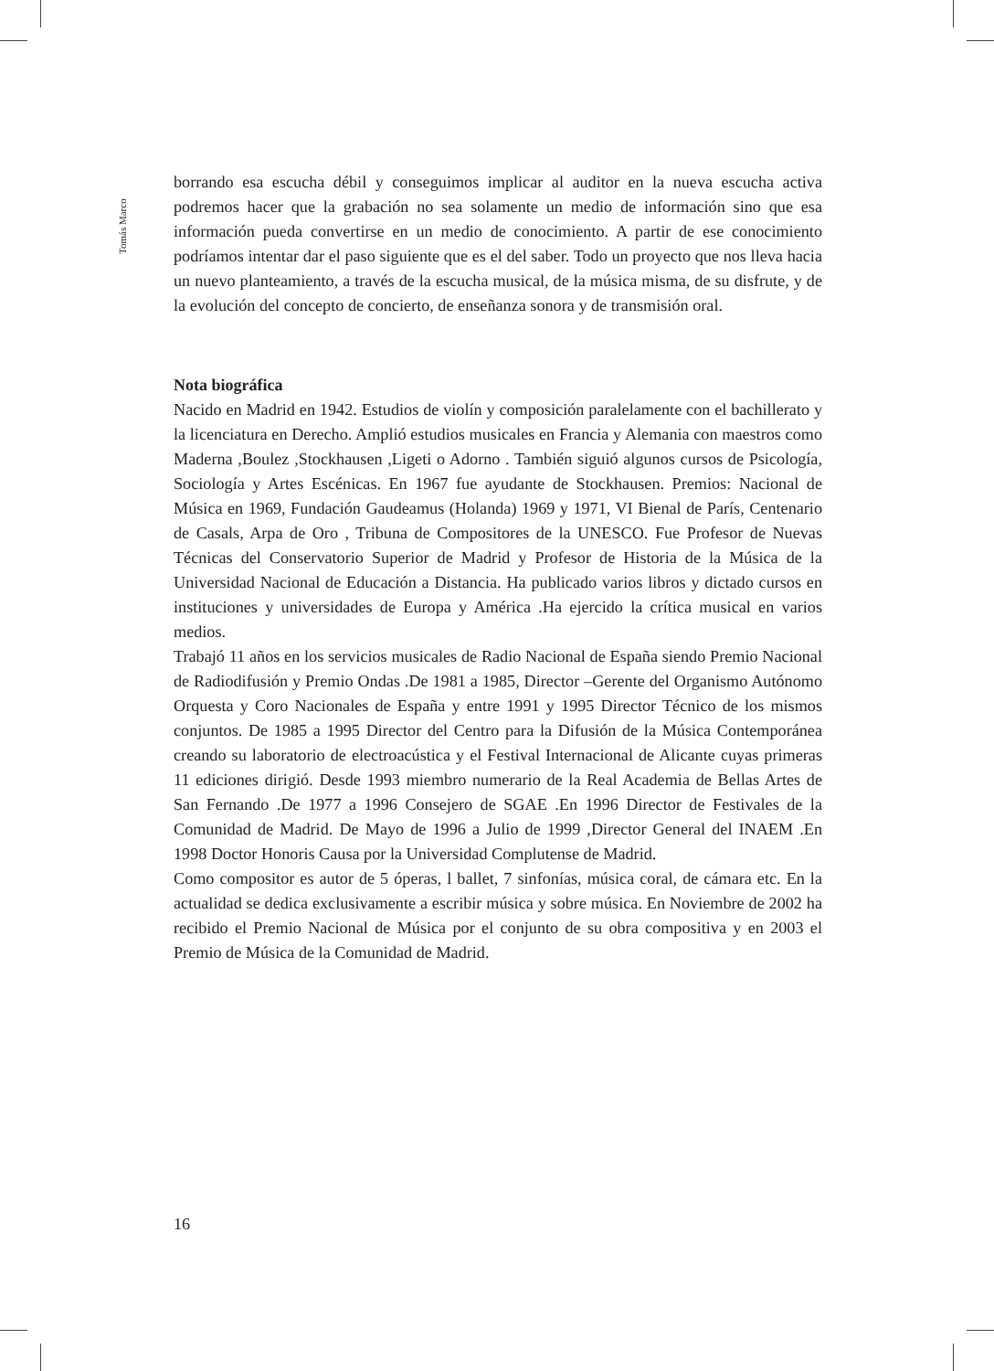Tomás Marco
borrando esa escucha débil y conseguimos implicar al auditor en la nueva escucha activa podremos hacer que la grabación no sea solamente un medio de información sino que esa información pueda convertirse en un medio de conocimiento. A partir de ese conocimiento podríamos intentar dar el paso siguiente que es el del saber. Todo un proyecto que nos lleva hacia un nuevo planteamiento, a través de la escucha musical, de la música misma, de su disfrute, y de la evolución del concepto de concierto, de enseñanza sonora y de transmisión oral.
Nota biográfica
Nacido en Madrid en 1942. Estudios de violín y composición paralelamente con el bachillerato y la licenciatura en Derecho. Amplió estudios musicales en Francia y Alemania con maestros como Maderna ,Boulez ,Stockhausen ,Ligeti o Adorno . También siguió algunos cursos de Psicología, Sociología y Artes Escénicas. En 1967 fue ayudante de Stockhausen. Premios: Nacional de Música en 1969, Fundación Gaudeamus (Holanda) 1969 y 1971, VI Bienal de París, Centenario de Casals, Arpa de Oro , Tribuna de Compositores de la UNESCO. Fue Profesor de Nuevas Técnicas del Conservatorio Superior de Madrid y Profesor de Historia de la Música de la Universidad Nacional de Educación a Distancia. Ha publicado varios libros y dictado cursos en instituciones y universidades de Europa y América .Ha ejercido la crítica musical en varios medios.
Trabajó 11 años en los servicios musicales de Radio Nacional de España siendo Premio Nacional de Radiodifusión y Premio Ondas .De 1981 a 1985, Director –Gerente del Organismo Autónomo Orquesta y Coro Nacionales de España y entre 1991 y 1995 Director Técnico de los mismos conjuntos. De 1985 a 1995 Director del Centro para la Difusión de la Música Contemporánea creando su laboratorio de electroacústica y el Festival Internacional de Alicante cuyas primeras 11 ediciones dirigió. Desde 1993 miembro numerario de la Real Academia de Bellas Artes de San Fernando .De 1977 a 1996 Consejero de SGAE .En 1996 Director de Festivales de la Comunidad de Madrid. De Mayo de 1996 a Julio de 1999 ,Director General del INAEM .En 1998 Doctor Honoris Causa por la Universidad Complutense de Madrid.
Como compositor es autor de 5 óperas, l ballet, 7 sinfonías, música coral, de cámara etc. En la actualidad se dedica exclusivamente a escribir música y sobre música. En Noviembre de 2002 ha recibido el Premio Nacional de Música por el conjunto de su obra compositiva y en 2003 el Premio de Música de la Comunidad de Madrid.
16